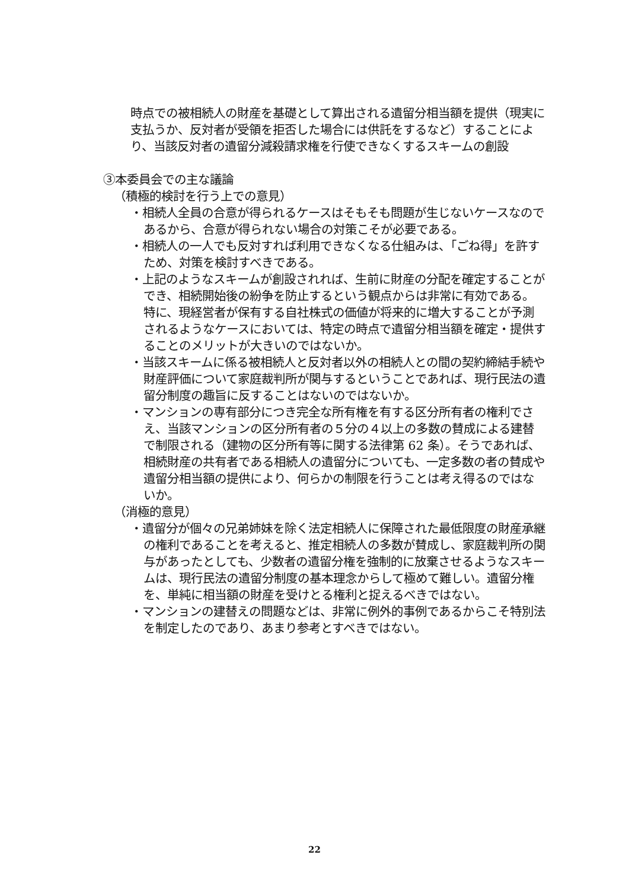時点での被相続人の財産を基礎として算出される遺留分相当額を提供（現実に支払うか、反対者が受領を拒否した場合には供託をするなど）することにより、当該反対者の遺留分減殺請求権を行使できなくするスキームの創設
③本委員会での主な議論
（積極的検討を行う上での意見）
・相続人全員の合意が得られるケースはそもそも問題が生じないケースなのであるから、合意が得られない場合の対策こそが必要である。
・相続人の一人でも反対すれば利用できなくなる仕組みは、「ごね得」を許すため、対策を検討すべきである。
・上記のようなスキームが創設されれば、生前に財産の分配を確定することができ、相続開始後の紛争を防止するという観点からは非常に有効である。特に、現経営者が保有する自社株式の価値が将来的に増大することが予測されるようなケースにおいては、特定の時点で遺留分相当額を確定・提供することのメリットが大きいのではないか。
・当該スキームに係る被相続人と反対者以外の相続人との間の契約締結手続や財産評価について家庭裁判所が関与するということであれば、現行民法の遺留分制度の趣旨に反することはないのではないか。
・マンションの専有部分につき完全な所有権を有する区分所有者の権利でさえ、当該マンションの区分所有者の５分の４以上の多数の賛成による建替で制限される（建物の区分所有等に関する法律第 62 条）。そうであれば、相続財産の共有者である相続人の遺留分についても、一定多数の者の賛成や遺留分相当額の提供により、何らかの制限を行うことは考え得るのではないか。
（消極的意見）
・遺留分が個々の兄弟姉妹を除く法定相続人に保障された最低限度の財産承継の権利であることを考えると、推定相続人の多数が賛成し、家庭裁判所の関与があったとしても、少数者の遺留分権を強制的に放棄させるようなスキームは、現行民法の遺留分制度の基本理念からして極めて難しい。遺留分権を、単純に相当額の財産を受けとる権利と捉えるべきではない。
・マンションの建替えの問題などは、非常に例外的事例であるからこそ特別法を制定したのであり、あまり参考とすべきではない。
22